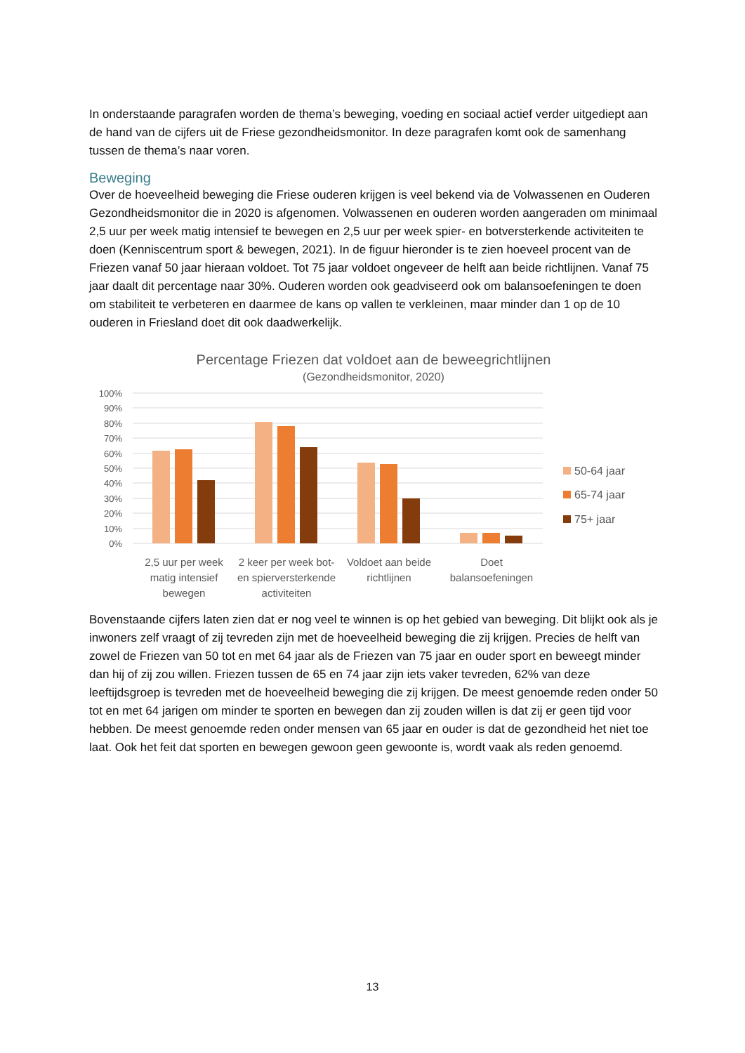In onderstaande paragrafen worden de thema’s beweging, voeding en sociaal actief verder uitgediept aan de hand van de cijfers uit de Friese gezondheidsmonitor. In deze paragrafen komt ook de samenhang tussen de thema’s naar voren.
Beweging
Over de hoeveelheid beweging die Friese ouderen krijgen is veel bekend via de Volwassenen en Ouderen Gezondheidsmonitor die in 2020 is afgenomen. Volwassenen en ouderen worden aangeraden om minimaal 2,5 uur per week matig intensief te bewegen en 2,5 uur per week spier- en botversterkende activiteiten te doen (Kenniscentrum sport & bewegen, 2021). In de figuur hieronder is te zien hoeveel procent van de Friezen vanaf 50 jaar hieraan voldoet. Tot 75 jaar voldoet ongeveer de helft aan beide richtlijnen. Vanaf 75 jaar daalt dit percentage naar 30%. Ouderen worden ook geadviseerd ook om balansoefeningen te doen om stabiliteit te verbeteren en daarmee de kans op vallen te verkleinen, maar minder dan 1 op de 10 ouderen in Friesland doet dit ook daadwerkelijk.
Percentage Friezen dat voldoet aan de beweegrichtlijnen
(Gezondheidsmonitor, 2020)
100%
90%
80%
70%
60%
50%
40%
30%
20%
10%
0%
50-64 jaar
65-74 jaar
75+ jaar
2,5 uur per week matig intensief bewegen
2 keer per week bot- en spierversterkende activiteiten
Voldoet aan beide richtlijnen Doet balansoefeningen
Bovenstaande cijfers laten zien dat er nog veel te winnen is op het gebied van beweging. Dit blijkt ook als je inwoners zelf vraagt of zij tevreden zijn met de hoeveelheid beweging die zij krijgen. Precies de helft van zowel de Friezen van 50 tot en met 64 jaar als de Friezen van 75 jaar en ouder sport en beweegt minder dan hij of zij zou willen. Friezen tussen de 65 en 74 jaar zijn iets vaker tevreden, 62% van deze leeftijdsgroep is tevreden met de hoeveelheid beweging die zij krijgen. De meest genoemde reden onder 50 tot en met 64 jarigen om minder te sporten en bewegen dan zij zouden willen is dat zij er geen tijd voor hebben. De meest genoemde reden onder mensen van 65 jaar en ouder is dat de gezondheid het niet toe laat. Ook het feit dat sporten en bewegen gewoon geen gewoonte is, wordt vaak als reden genoemd.
13